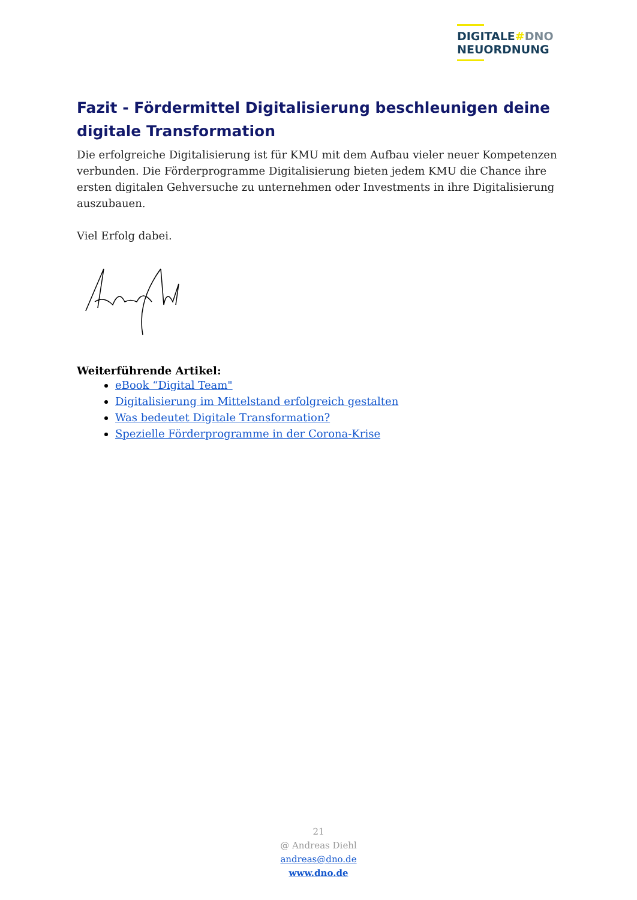DIGITALE#DNO
NEUORDNUNG
Fazit - Fördermittel Digitalisierung beschleunigen deine digitale Transformation
Die erfolgreiche Digitalisierung ist für KMU mit dem Aufbau vieler neuer Kompetenzen verbunden. Die Förderprogramme Digitalisierung bieten jedem KMU die Chance ihre ersten digitalen Gehversuche zu unternehmen oder Investments in ihre Digitalisierung auszubauen.
Viel Erfolg dabei.
Weiterführende Artikel:
eBook “Digital Team"
Digitalisierung im Mittelstand erfolgreich gestalten
Was bedeutet Digitale Transformation?
Spezielle Förderprogramme in der Corona-Krise
21
@ Andreas Diehl
andreas@dno.de
www.dno.de